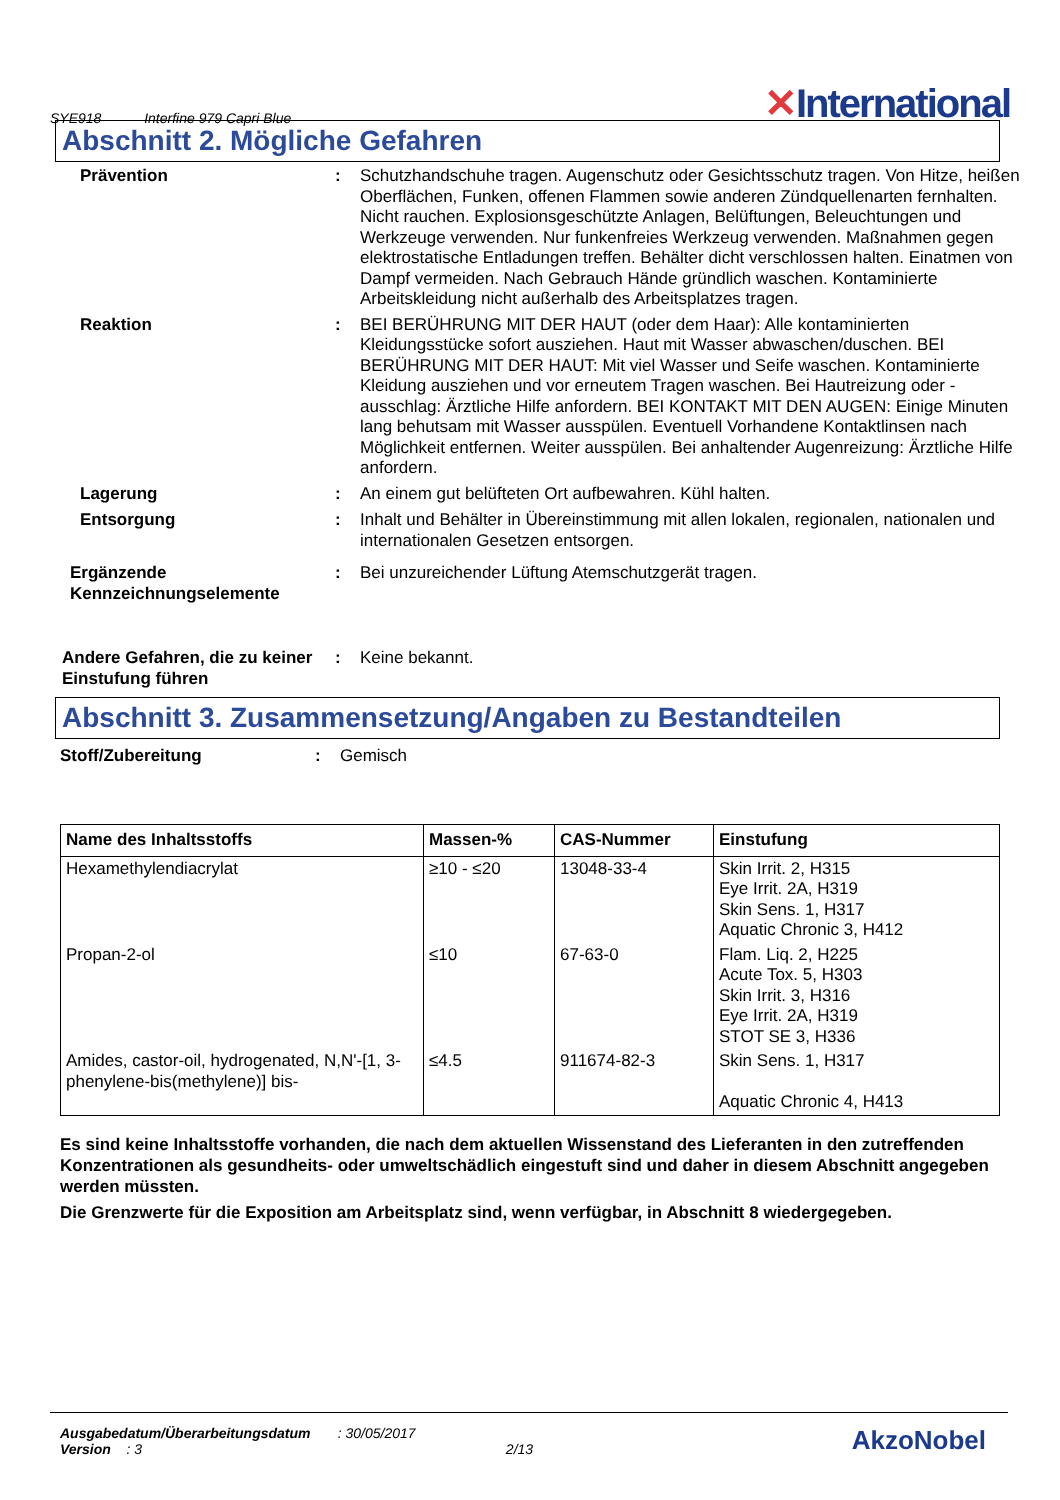SYE918 Interfine 979 Capri Blue
✕International
Abschnitt 2. Mögliche Gefahren
Prävention : Schutzhandschuhe tragen. Augenschutz oder Gesichtsschutz tragen. Von Hitze, heißen Oberflächen, Funken, offenen Flammen sowie anderen Zündquellenarten fernhalten. Nicht rauchen. Explosionsgeschützte Anlagen, Belüftungen, Beleuchtungen und Werkzeuge verwenden. Nur funkenfreies Werkzeug verwenden. Maßnahmen gegen elektrostatische Entladungen treffen. Behälter dicht verschlossen halten. Einatmen von Dampf vermeiden. Nach Gebrauch Hände gründlich waschen. Kontaminierte Arbeitskleidung nicht außerhalb des Arbeitsplatzes tragen.
Reaktion : BEI BERÜHRUNG MIT DER HAUT (oder dem Haar): Alle kontaminierten Kleidungsstücke sofort ausziehen. Haut mit Wasser abwaschen/duschen. BEI BERÜHRUNG MIT DER HAUT: Mit viel Wasser und Seife waschen. Kontaminierte Kleidung ausziehen und vor erneutem Tragen waschen. Bei Hautreizung oder -ausschlag: Ärztliche Hilfe anfordern. BEI KONTAKT MIT DEN AUGEN: Einige Minuten lang behutsam mit Wasser ausspülen. Eventuell Vorhandene Kontaktlinsen nach Möglichkeit entfernen. Weiter ausspülen. Bei anhaltender Augenreizung: Ärztliche Hilfe anfordern.
Lagerung : An einem gut belüfteten Ort aufbewahren. Kühl halten.
Entsorgung : Inhalt und Behälter in Übereinstimmung mit allen lokalen, regionalen, nationalen und internationalen Gesetzen entsorgen.
Ergänzende Kennzeichnungselemente
: Bei unzureichender Lüftung Atemschutzgerät tragen.
Andere Gefahren, die zu keiner Einstufung führen
: Keine bekannt.
Abschnitt 3. Zusammensetzung/Angaben zu Bestandteilen
Stoff/Zubereitung : Gemisch
| Name des Inhaltsstoffs | Massen-% | CAS-Nummer | Einstufung |
| --- | --- | --- | --- |
| Hexamethylendiacrylat | ≥10 - ≤20 | 13048-33-4 | Skin Irrit. 2, H315 Eye Irrit. 2A, H319 Skin Sens. 1, H317 Aquatic Chronic 3, H412 |
| Propan-2-ol | ≤10 | 67-63-0 | Flam. Liq. 2, H225 Acute Tox. 5, H303 Skin Irrit. 3, H316 Eye Irrit. 2A, H319 STOT SE 3, H336 |
| Amides, castor-oil, hydrogenated, N,N'-[1, 3-phenylene-bis(methylene)] bis- | ≤4.5 | 911674-82-3 | Skin Sens. 1, H317 Aquatic Chronic 4, H413 |
Es sind keine Inhaltsstoffe vorhanden, die nach dem aktuellen Wissenstand des Lieferanten in den zutreffenden Konzentrationen als gesundheits- oder umweltschädlich eingestuft sind und daher in diesem Abschnitt angegeben werden müssten.
Die Grenzwerte für die Exposition am Arbeitsplatz sind, wenn verfügbar, in Abschnitt 8 wiedergegeben.
Ausgabedatum/Überarbeitungsdatum : 30/05/2017
Version : 3 2/13
AkzoNobel